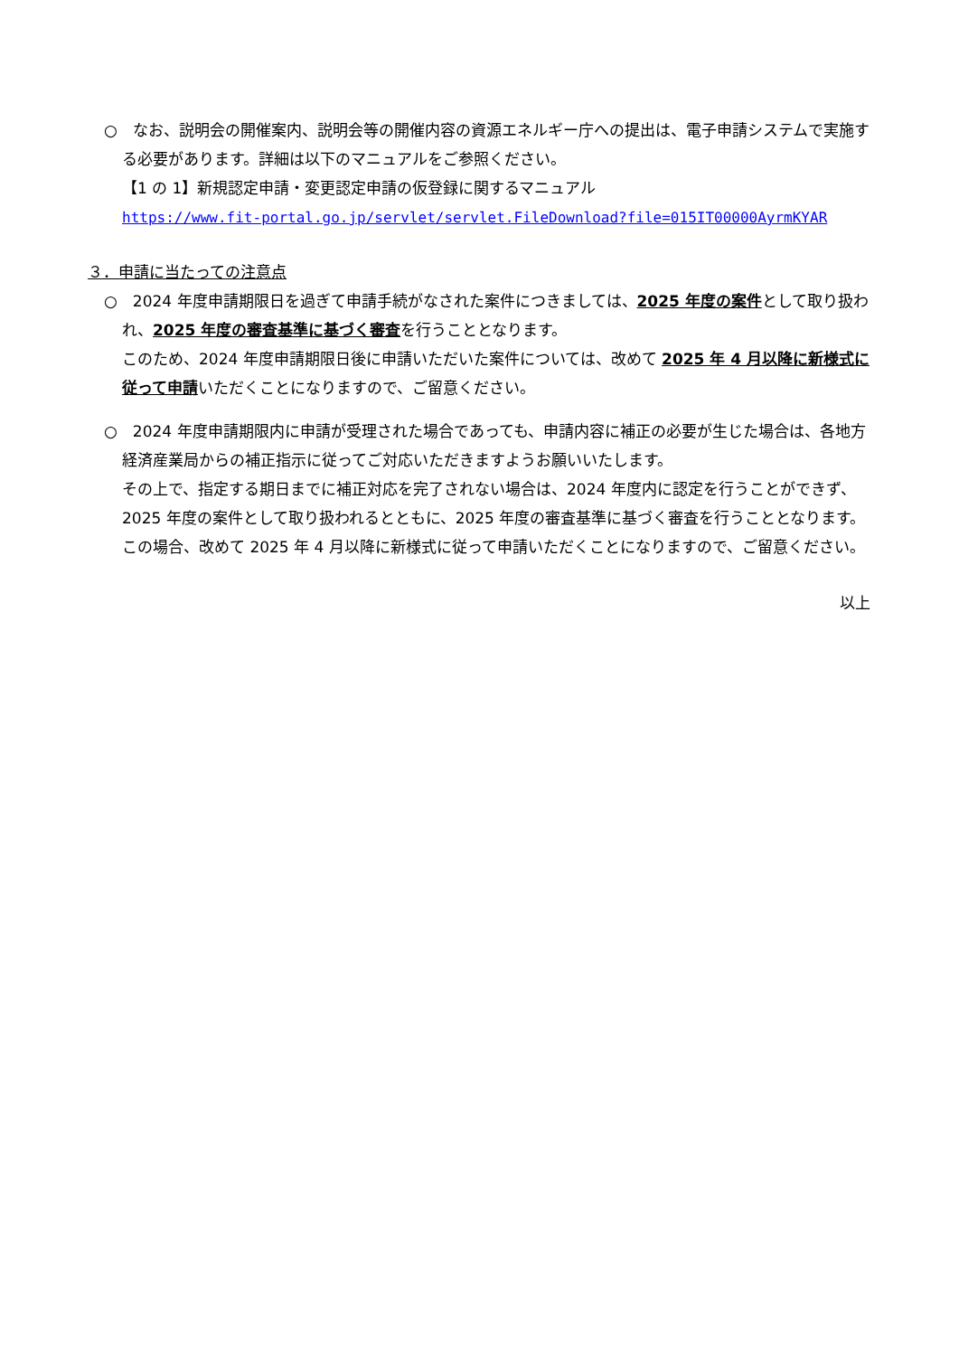○　なお、説明会の開催案内、説明会等の開催内容の資源エネルギー庁への提出は、電子申請システムで実施する必要があります。詳細は以下のマニュアルをご参照ください。
【1 の 1】新規認定申請・変更認定申請の仮登録に関するマニュアル
https://www.fit-portal.go.jp/servlet/servlet.FileDownload?file=015IT00000AyrmKYAR
３．申請に当たっての注意点
○　2024 年度申請期限日を過ぎて申請手続がなされた案件につきましては、2025 年度の案件として取り扱われ、2025 年度の審査基準に基づく審査を行うこととなります。
このため、2024 年度申請期限日後に申請いただいた案件については、改めて 2025 年 4 月以降に新様式に従って申請いただくことになりますので、ご留意ください。
○　2024 年度申請期限内に申請が受理された場合であっても、申請内容に補正の必要が生じた場合は、各地方経済産業局からの補正指示に従ってご対応いただきますようお願いいたします。
その上で、指定する期日までに補正対応を完了されない場合は、2024 年度内に認定を行うことができず、2025 年度の案件として取り扱われるとともに、2025 年度の審査基準に基づく審査を行うこととなります。この場合、改めて 2025 年 4 月以降に新様式に従って申請いただくことになりますので、ご留意ください。
以上